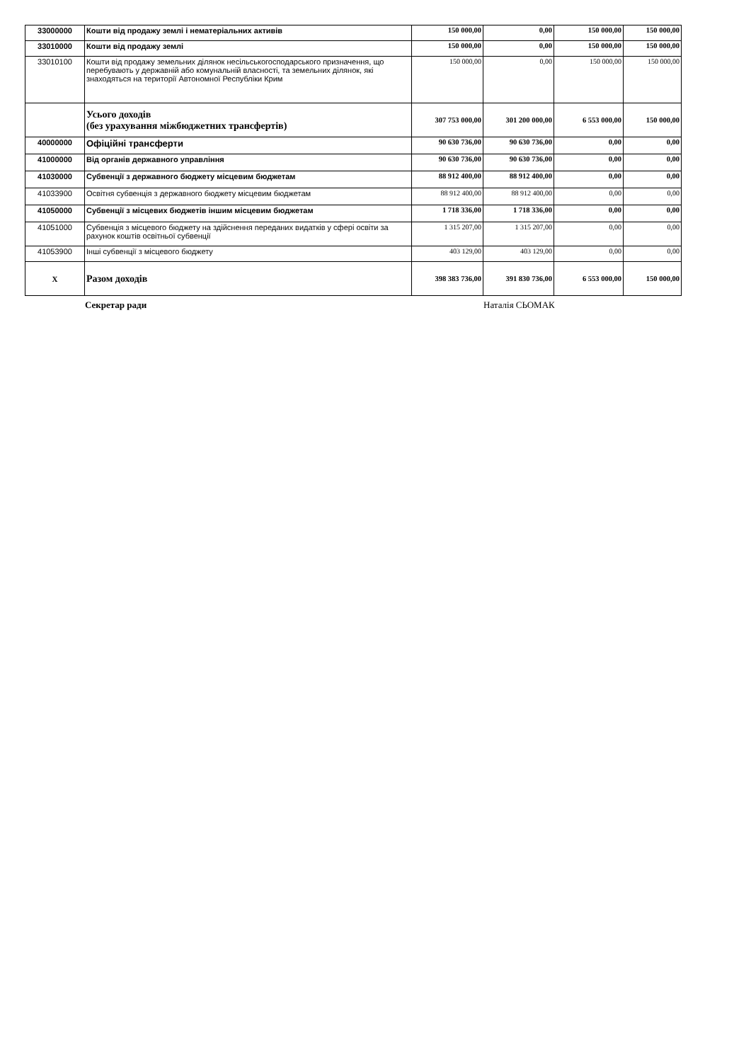| 33000000 | Кошти від продажу землі і нематеріальних активів | 150 000,00 | 0,00 | 150 000,00 | 150 000,00 |
| 33010000 | Кошти від продажу землі | 150 000,00 | 0,00 | 150 000,00 | 150 000,00 |
| 33010100 | Кошти від продажу земельних ділянок несільськогосподарського призначення, що перебувають у державній або комунальній власності, та земельних ділянок, які знаходяться на території Автономної Республіки Крим | 150 000,00 | 0,00 | 150 000,00 | 150 000,00 |
| | Усього доходів (без урахування міжбюджетних трансфертів) | 307 753 000,00 | 301 200 000,00 | 6 553 000,00 | 150 000,00 |
| 40000000 | Офіційні трансферти | 90 630 736,00 | 90 630 736,00 | 0,00 | 0,00 |
| 41000000 | Від органів державного управління | 90 630 736,00 | 90 630 736,00 | 0,00 | 0,00 |
| 41030000 | Субвенції з державного бюджету місцевим бюджетам | 88 912 400,00 | 88 912 400,00 | 0,00 | 0,00 |
| 41033900 | Освітня субвенція з державного бюджету місцевим бюджетам | 88 912 400,00 | 88 912 400,00 | 0,00 | 0,00 |
| 41050000 | Субвенції з місцевих бюджетів іншим місцевим бюджетам | 1 718 336,00 | 1 718 336,00 | 0,00 | 0,00 |
| 41051000 | Субвенція з місцевого бюджету на здійснення переданих видатків у сфері освіти за рахунок коштів освітньої субвенції | 1 315 207,00 | 1 315 207,00 | 0,00 | 0,00 |
| 41053900 | Інші субвенції з місцевого бюджету | 403 129,00 | 403 129,00 | 0,00 | 0,00 |
| X | Разом доходів | 398 383 736,00 | 391 830 736,00 | 6 553 000,00 | 150 000,00 |
Секретар ради Наталія СЬОМАК